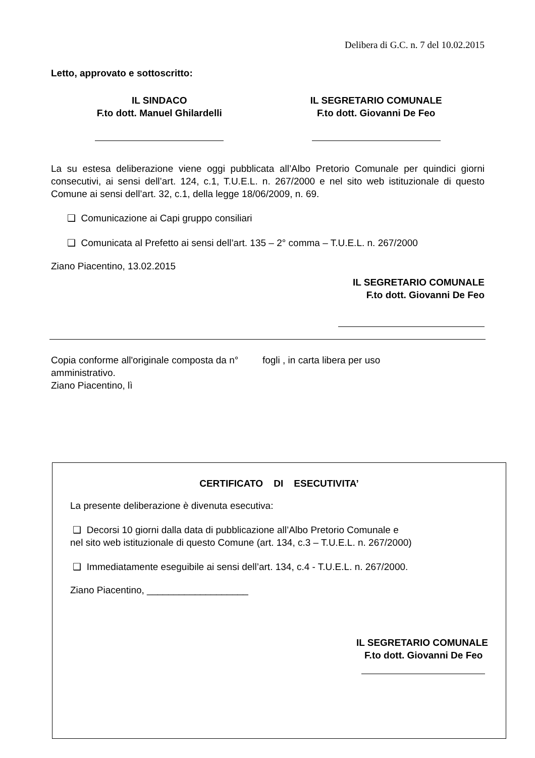Delibera di G.C. n. 7 del 10.02.2015
Letto, approvato e sottoscritto:
IL SINDACO
F.to dott. Manuel Ghilardelli
IL SEGRETARIO COMUNALE
F.to dott. Giovanni De Feo
La su estesa deliberazione viene oggi pubblicata all’Albo Pretorio Comunale per quindici giorni consecutivi, ai sensi dell’art. 124, c.1, T.U.E.L. n. 267/2000 e nel sito web istituzionale di questo Comune ai sensi dell’art. 32, c.1, della legge 18/06/2009, n. 69.
❑ Comunicazione ai Capi gruppo consiliari
❑ Comunicata al Prefetto ai sensi dell’art. 135 – 2° comma – T.U.E.L. n. 267/2000
Ziano Piacentino, 13.02.2015
IL SEGRETARIO COMUNALE
F.to dott. Giovanni De Feo
Copia conforme all'originale composta da n° fogli , in carta libera per uso
amministrativo.
Ziano Piacentino, lì
CERTIFICATO DI ESECUTIVITA’
La presente deliberazione è divenuta esecutiva:
❑ Decorsi 10 giorni dalla data di pubblicazione all’Albo Pretorio Comunale e
nel sito web istituzionale di questo Comune (art. 134, c.3 – T.U.E.L. n. 267/2000)
❑ Immediatamente eseguibile ai sensi dell’art. 134, c.4 - T.U.E.L. n. 267/2000.
Ziano Piacentino, ___________________
IL SEGRETARIO COMUNALE
F.to dott. Giovanni De Feo